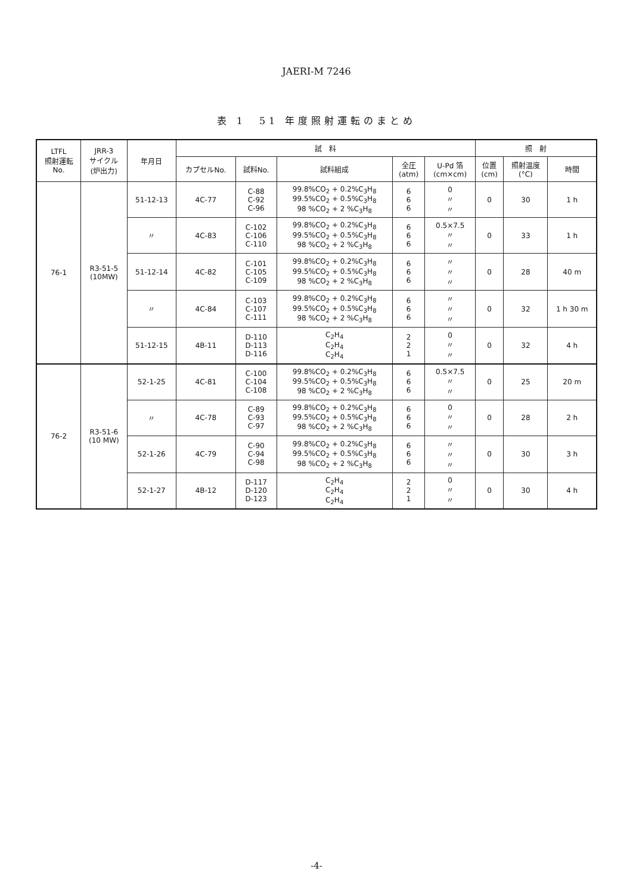JAERI-M 7246
表 1　51 年度照射運転のまとめ
| LTFL 照射運転 No. | JRR-3 サイクル (炉出力) | 年月日 | 試 料 | | | | | 照 射 | | |
| --- | --- | --- | --- | --- | --- | --- | --- | --- | --- | --- |
| | | | カプセルNo. | 試料No. | 試料組成 | 全圧 (atm) | U-Pd 箔 (cm×cm) | 位置 (cm) | 照射温度 (°C) | 時間 |
| 76-1 | R3-51-5 (10MW) | 51-12-13 | 4C-77 | C-88 C-92 C-96 | 99.8%CO<sub>2</sub> + 0.2%C<sub>3</sub>H<sub>8</sub> 99.5%CO<sub>2</sub> + 0.5%C<sub>3</sub>H<sub>8</sub> 98 %CO<sub>2</sub> + 2 %C<sub>3</sub>H<sub>8</sub> | 6 6 6 | 0 〃 〃 | 0 | 30 | 1 h |
| | | 〃 | 4C-83 | C-102 C-106 C-110 | 99.8%CO<sub>2</sub> + 0.2%C<sub>3</sub>H<sub>8</sub> 99.5%CO<sub>2</sub> + 0.5%C<sub>3</sub>H<sub>8</sub> 98 %CO<sub>2</sub> + 2 %C<sub>3</sub>H<sub>8</sub> | 6 6 6 | 0.5×7.5 〃 〃 | 0 | 33 | 1 h |
| | | 51-12-14 | 4C-82 | C-101 C-105 C-109 | 99.8%CO<sub>2</sub> + 0.2%C<sub>3</sub>H<sub>8</sub> 99.5%CO<sub>2</sub> + 0.5%C<sub>3</sub>H<sub>8</sub> 98 %CO<sub>2</sub> + 2 %C<sub>3</sub>H<sub>8</sub> | 6 6 6 | 〃 〃 〃 | 0 | 28 | 40 m |
| | | 〃 | 4C-84 | C-103 C-107 C-111 | 99.8%CO<sub>2</sub> + 0.2%C<sub>3</sub>H<sub>8</sub> 99.5%CO<sub>2</sub> + 0.5%C<sub>3</sub>H<sub>8</sub> 98 %CO<sub>2</sub> + 2 %C<sub>3</sub>H<sub>8</sub> | 6 6 6 | 〃 〃 〃 | 0 | 32 | 1 h 30 m |
| | | 51-12-15 | 4B-11 | D-110 D-113 D-116 | C<sub>2</sub>H<sub>4</sub> C<sub>2</sub>H<sub>4</sub> C<sub>2</sub>H<sub>4</sub> | 2 2 1 | 0 〃 〃 | 0 | 32 | 4 h |
| 76-2 | R3-51-6 (10 MW) | 52-1-25 | 4C-81 | C-100 C-104 C-108 | 99.8%CO<sub>2</sub> + 0.2%C<sub>3</sub>H<sub>8</sub> 99.5%CO<sub>2</sub> + 0.5%C<sub>3</sub>H<sub>8</sub> 98 %CO<sub>2</sub> + 2 %C<sub>3</sub>H<sub>8</sub> | 6 6 6 | 0.5×7.5 〃 〃 | 0 | 25 | 20 m |
| | | 〃 | 4C-78 | C-89 C-93 C-97 | 99.8%CO<sub>2</sub> + 0.2%C<sub>3</sub>H<sub>8</sub> 99.5%CO<sub>2</sub> + 0.5%C<sub>3</sub>H<sub>8</sub> 98 %CO<sub>2</sub> + 2 %C<sub>3</sub>H<sub>8</sub> | 6 6 6 | 0 〃 〃 | 0 | 28 | 2 h |
| | | 52-1-26 | 4C-79 | C-90 C-94 C-98 | 99.8%CO<sub>2</sub> + 0.2%C<sub>3</sub>H<sub>8</sub> 99.5%CO<sub>2</sub> + 0.5%C<sub>3</sub>H<sub>8</sub> 98 %CO<sub>2</sub> + 2 %C<sub>3</sub>H<sub>8</sub> | 6 6 6 | 〃 〃 〃 | 0 | 30 | 3 h |
| | | 52-1-27 | 4B-12 | D-117 D-120 D-123 | C<sub>2</sub>H<sub>4</sub> C<sub>2</sub>H<sub>4</sub> C<sub>2</sub>H<sub>4</sub> | 2 2 1 | 0 〃 〃 | 0 | 30 | 4 h |
-4-